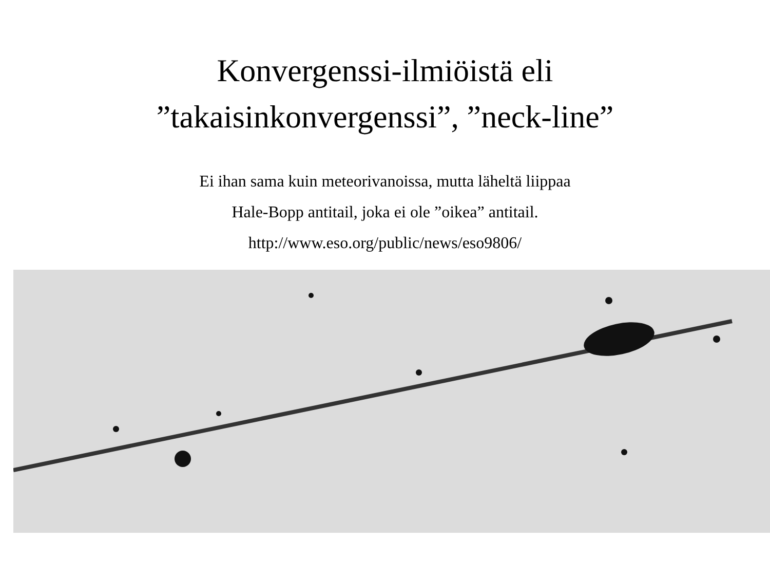Konvergenssi-ilmiöistä eli
”takaisinkonvergenssi”, ”neck-line”
Ei ihan sama kuin meteorivanoissa, mutta läheltä liippaa
Hale-Bopp antitail, joka ei ole ”oikea” antitail.
http://www.eso.org/public/news/eso9806/